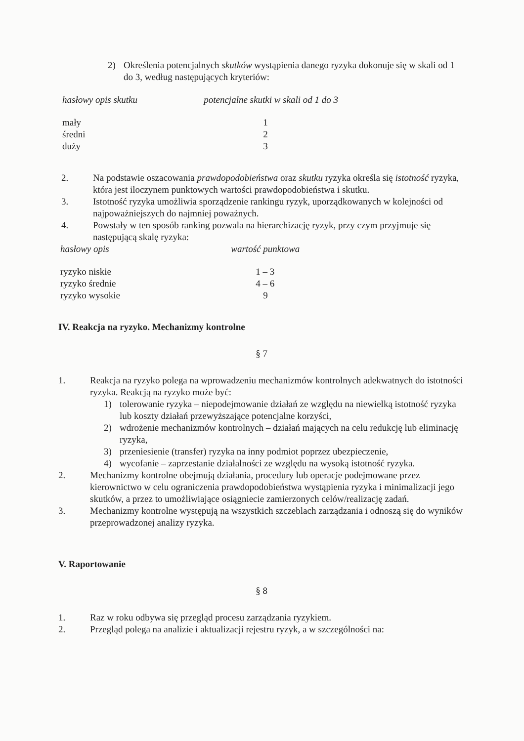2) Określenia potencjalnych skutków wystąpienia danego ryzyka dokonuje się w skali od 1 do 3, według następujących kryteriów:
| hasłowy opis skutku | potencjalne skutki w skali od 1 do 3 |
| --- | --- |
| mały | 1 |
| średni | 2 |
| duży | 3 |
2. Na podstawie oszacowania prawdopodobieństwa oraz skutku ryzyka określa się istotność ryzyka, która jest iloczynem punktowych wartości prawdopodobieństwa i skutku.
3. Istotność ryzyka umożliwia sporządzenie rankingu ryzyk, uporządkowanych w kolejności od najpoważniejszych do najmniej poważnych.
4. Powstały w ten sposób ranking pozwala na hierarchizację ryzyk, przy czym przyjmuje się następującą skalę ryzyka:
| hasłowy opis | wartość punktowa |
| --- | --- |
| ryzyko niskie | 1 – 3 |
| ryzyko średnie | 4 – 6 |
| ryzyko wysokie | 9 |
IV. Reakcja na ryzyko. Mechanizmy kontrolne
§ 7
1. Reakcja na ryzyko polega na wprowadzeniu mechanizmów kontrolnych adekwatnych do istotności ryzyka. Reakcją na ryzyko może być:
1) tolerowanie ryzyka – niepodejmowanie działań ze względu na niewielką istotność ryzyka lub koszty działań przewyższające potencjalne korzyści,
2) wdrożenie mechanizmów kontrolnych – działań mających na celu redukcję lub eliminację ryzyka,
3) przeniesienie (transfer) ryzyka na inny podmiot poprzez ubezpieczenie,
4) wycofanie – zaprzestanie działalności ze względu na wysoką istotność ryzyka.
2. Mechanizmy kontrolne obejmują działania, procedury lub operacje podejmowane przez kierownictwo w celu ograniczenia prawdopodobieństwa wystąpienia ryzyka i minimalizacji jego skutków, a przez to umożliwiające osiągniecie zamierzonych celów/realizację zadań.
3. Mechanizmy kontrolne występują na wszystkich szczeblach zarządzania i odnoszą się do wyników przeprowadzonej analizy ryzyka.
V. Raportowanie
§ 8
1. Raz w roku odbywa się przegląd procesu zarządzania ryzykiem.
2. Przegląd polega na analizie i aktualizacji rejestru ryzyk, a w szczególności na: